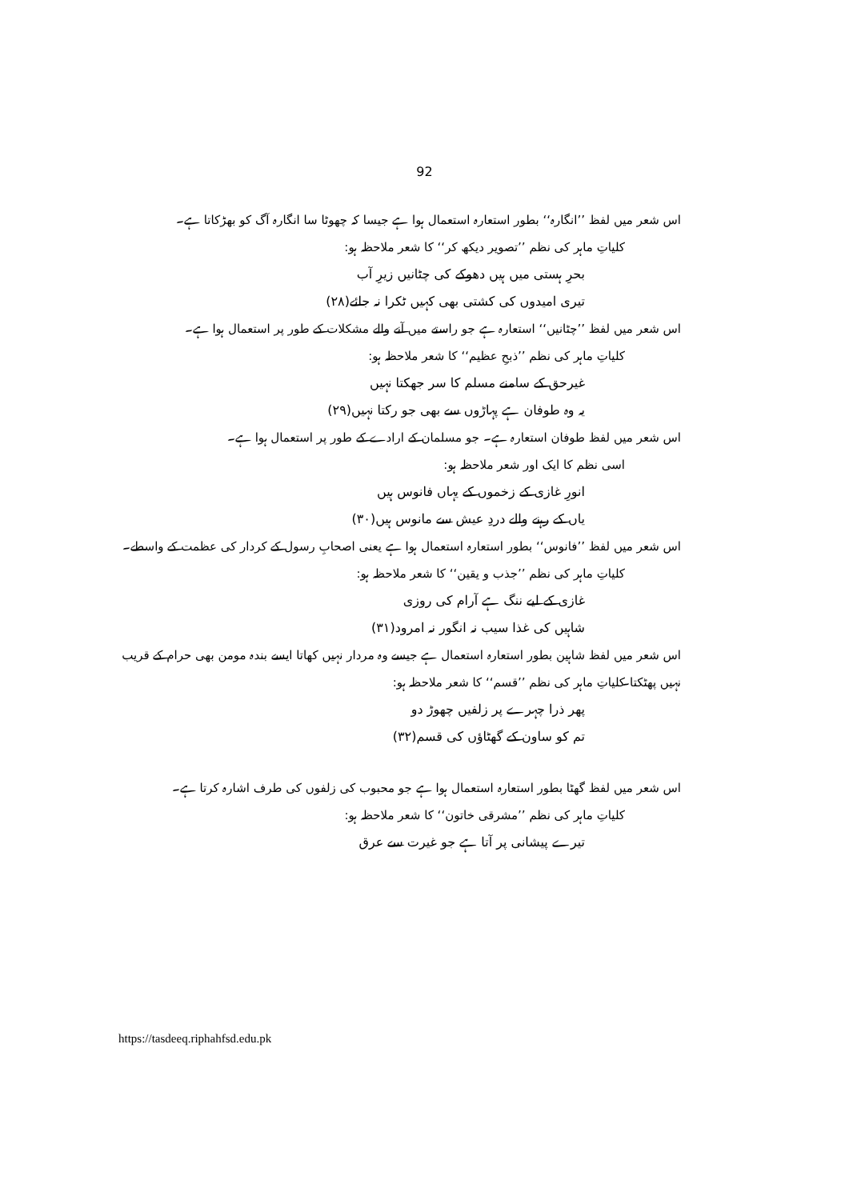92
اس شعر میں لفظ ’’انگارہ‘‘ بطور استعارہ استعمال ہوا ہے جیسا کہ چھوٹا سا انگارہ آگ کو بھڑکاتا ہے۔
کلیاتِ ماہر کی نظم ’’تصویر دیکھ کر‘‘ کا شعر ملاحظہ ہو:
بحرِ ہستی میں ہیں دھوکے کی چٹانیں زیرِ آب
تیری امیدوں کی کشتی بھی کہیں ٹکرا نہ جائے(۲۸)
اس شعر میں لفظ ’’چٹانیں‘‘ استعارہ ہے جو راستے میں آنے والے مشکلات کے طور پر استعمال ہوا ہے۔
کلیاتِ ماہر کی نظم ’’ذبحِ عظیم‘‘ کا شعر ملاحظہ ہو:
غیرحق کے سامنے مسلم کا سر جھکتا نہیں
یہ وہ طوفان ہے پہاڑوں سے بھی جو رکتا نہیں(۲۹)
اس شعر میں لفظ طوفان استعارہ ہے۔ جو مسلمان کے ارادے کے طور پر استعمال ہوا ہے۔
اسی نظم کا ایک اور شعر ملاحظہ ہو:
انورِ غازی کے زخموں کے یہاں فانوس ہیں
یاں کے رہنے والے دردِ عیش سے مانوس ہیں(۳۰)
اس شعر میں لفظ ’’فانوس‘‘ بطور استعارہ استعمال ہوا ہے یعنی اصحابِ رسول کے کردار کی عظمت کے واسطے۔
کلیاتِ ماہر کی نظم ’’جذب و یقین‘‘ کا شعر ملاحظہ ہو:
غازی کے لیے ننگ ہے آرام کی روزی
شاہیں کی غذا سیب نہ انگور نہ امرود(۳۱)
اس شعر میں لفظ شاہین بطور استعارہ استعمال ہے جیسے وہ مردار نہیں کھاتا ایسے بندہ مومن بھی حرام کے قریب نہیں پھٹکتا۔
کلیاتِ ماہر کی نظم ’’قسم‘‘ کا شعر ملاحظہ ہو:
پھر ذرا چہرے پر زلفیں چھوڑ دو
تم کو ساون کے گھٹاؤں کی قسم(۳۲)
اس شعر میں لفظ گھٹا بطور استعارہ استعمال ہوا ہے جو محبوب کی زلفوں کی طرف اشارہ کرتا ہے۔
کلیاتِ ماہر کی نظم ’’مشرقی خاتون‘‘ کا شعر ملاحظہ ہو:
تیرے پیشانی پر آتا ہے جو غیرت سے عرق
https://tasdeeq.riphahfsd.edu.pk